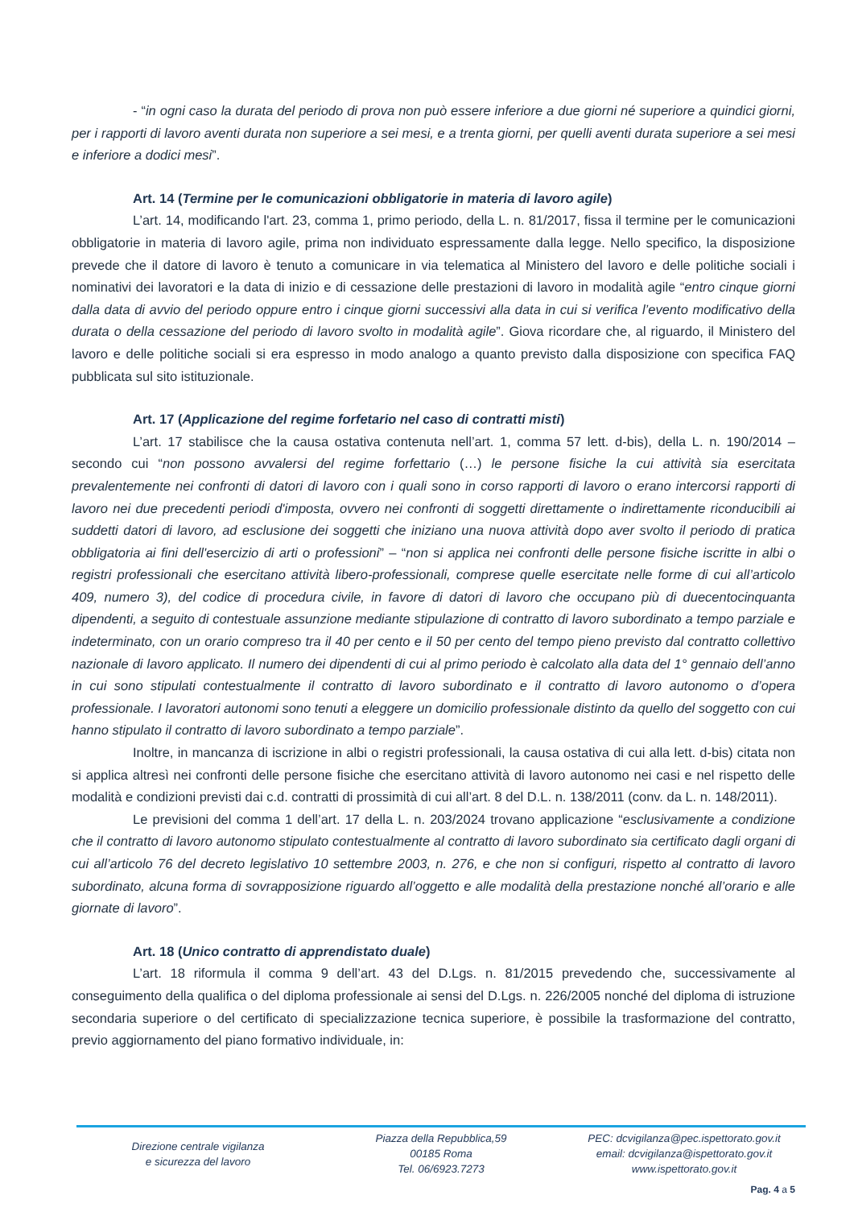- “in ogni caso la durata del periodo di prova non può essere inferiore a due giorni né superiore a quindici giorni, per i rapporti di lavoro aventi durata non superiore a sei mesi, e a trenta giorni, per quelli aventi durata superiore a sei mesi e inferiore a dodici mesi”.
Art. 14 (Termine per le comunicazioni obbligatorie in materia di lavoro agile)
L’art. 14, modificando l'art. 23, comma 1, primo periodo, della L. n. 81/2017, fissa il termine per le comunicazioni obbligatorie in materia di lavoro agile, prima non individuato espressamente dalla legge. Nello specifico, la disposizione prevede che il datore di lavoro è tenuto a comunicare in via telematica al Ministero del lavoro e delle politiche sociali i nominativi dei lavoratori e la data di inizio e di cessazione delle prestazioni di lavoro in modalità agile “entro cinque giorni dalla data di avvio del periodo oppure entro i cinque giorni successivi alla data in cui si verifica l’evento modificativo della durata o della cessazione del periodo di lavoro svolto in modalità agile”. Giova ricordare che, al riguardo, il Ministero del lavoro e delle politiche sociali si era espresso in modo analogo a quanto previsto dalla disposizione con specifica FAQ pubblicata sul sito istituzionale.
Art. 17 (Applicazione del regime forfetario nel caso di contratti misti)
L’art. 17 stabilisce che la causa ostativa contenuta nell’art. 1, comma 57 lett. d-bis), della L. n. 190/2014 – secondo cui “non possono avvalersi del regime forfettario (…) le persone fisiche la cui attività sia esercitata prevalentemente nei confronti di datori di lavoro con i quali sono in corso rapporti di lavoro o erano intercorsi rapporti di lavoro nei due precedenti periodi d'imposta, ovvero nei confronti di soggetti direttamente o indirettamente riconducibili ai suddetti datori di lavoro, ad esclusione dei soggetti che iniziano una nuova attività dopo aver svolto il periodo di pratica obbligatoria ai fini dell'esercizio di arti o professioni” – “non si applica nei confronti delle persone fisiche iscritte in albi o registri professionali che esercitano attività libero-professionali, comprese quelle esercitate nelle forme di cui all’articolo 409, numero 3), del codice di procedura civile, in favore di datori di lavoro che occupano più di duecentocinquanta dipendenti, a seguito di contestuale assunzione mediante stipulazione di contratto di lavoro subordinato a tempo parziale e indeterminato, con un orario compreso tra il 40 per cento e il 50 per cento del tempo pieno previsto dal contratto collettivo nazionale di lavoro applicato. Il numero dei dipendenti di cui al primo periodo è calcolato alla data del 1° gennaio dell’anno in cui sono stipulati contestualmente il contratto di lavoro subordinato e il contratto di lavoro autonomo o d’opera professionale. I lavoratori autonomi sono tenuti a eleggere un domicilio professionale distinto da quello del soggetto con cui hanno stipulato il contratto di lavoro subordinato a tempo parziale”.
Inoltre, in mancanza di iscrizione in albi o registri professionali, la causa ostativa di cui alla lett. d-bis) citata non si applica altresì nei confronti delle persone fisiche che esercitano attività di lavoro autonomo nei casi e nel rispetto delle modalità e condizioni previsti dai c.d. contratti di prossimità di cui all’art. 8 del D.L. n. 138/2011 (conv. da L. n. 148/2011).
Le previsioni del comma 1 dell’art. 17 della L. n. 203/2024 trovano applicazione “esclusivamente a condizione che il contratto di lavoro autonomo stipulato contestualmente al contratto di lavoro subordinato sia certificato dagli organi di cui all’articolo 76 del decreto legislativo 10 settembre 2003, n. 276, e che non si configuri, rispetto al contratto di lavoro subordinato, alcuna forma di sovrapposizione riguardo all’oggetto e alle modalità della prestazione nonché all’orario e alle giornate di lavoro”.
Art. 18 (Unico contratto di apprendistato duale)
L’art. 18 riformula il comma 9 dell’art. 43 del D.Lgs. n. 81/2015 prevedendo che, successivamente al conseguimento della qualifica o del diploma professionale ai sensi del D.Lgs. n. 226/2005 nonché del diploma di istruzione secondaria superiore o del certificato di specializzazione tecnica superiore, è possibile la trasformazione del contratto, previo aggiornamento del piano formativo individuale, in:
Direzione centrale vigilanza
e sicurezza del lavoro
Piazza della Repubblica,59
00185 Roma
Tel. 06/6923.7273
PEC: dcvigilanza@pec.ispettorato.gov.it
email: dcvigilanza@ispettorato.gov.it
www.ispettorato.gov.it
Pag. 4 a 5